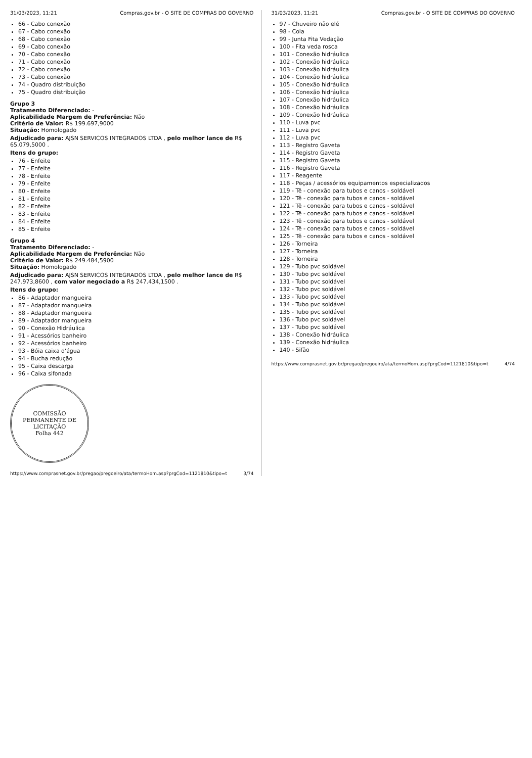31/03/2023, 11:21 Compras.gov.br - O SITE DE COMPRAS DO GOVERNO
66 - Cabo conexão
67 - Cabo conexão
68 - Cabo conexão
69 - Cabo conexão
70 - Cabo conexão
71 - Cabo conexão
72 - Cabo conexão
73 - Cabo conexão
74 - Quadro distribuição
75 - Quadro distribuição
Grupo 3
Tratamento Diferenciado: -
Aplicabilidade Margem de Preferência: Não
Critério de Valor: R$ 199.697,9000
Situação: Homologado
Adjudicado para: AJSN SERVICOS INTEGRADOS LTDA , pelo melhor lance de R$ 65.079,5000 .
Itens do grupo:
76 - Enfeite
77 - Enfeite
78 - Enfeite
79 - Enfeite
80 - Enfeite
81 - Enfeite
82 - Enfeite
83 - Enfeite
84 - Enfeite
85 - Enfeite
Grupo 4
Tratamento Diferenciado: -
Aplicabilidade Margem de Preferência: Não
Critério de Valor: R$ 249.484,5900
Situação: Homologado
Adjudicado para: AJSN SERVICOS INTEGRADOS LTDA , pelo melhor lance de R$ 247.973,8600 , com valor negociado a R$ 247.434,1500 .
Itens do grupo:
86 - Adaptador mangueira
87 - Adaptador mangueira
88 - Adaptador mangueira
89 - Adaptador mangueira
90 - Conexão Hidráulica
91 - Acessórios banheiro
92 - Acessórios banheiro
93 - Bóia caixa d'água
94 - Bucha redução
95 - Caixa descarga
96 - Caixa sifonada
COMISSÃO PERMANENTE DE LICITAÇÃO
Folha 442
https://www.comprasnet.gov.br/pregao/pregoeiro/ata/termoHom.asp?prgCod=1121810&tipo=t 3/74
31/03/2023, 11:21 Compras.gov.br - O SITE DE COMPRAS DO GOVERNO
97 - Chuveiro não elé
98 - Cola
99 - Junta Fita Vedação
100 - Fita veda rosca
101 - Conexão hidráulica
102 - Conexão hidráulica
103 - Conexão hidráulica
104 - Conexão hidráulica
105 - Conexão hidráulica
106 - Conexão hidráulica
107 - Conexão hidráulica
108 - Conexão hidráulica
109 - Conexão hidráulica
110 - Luva pvc
111 - Luva pvc
112 - Luva pvc
113 - Registro Gaveta
114 - Registro Gaveta
115 - Registro Gaveta
116 - Registro Gaveta
117 - Reagente
118 - Peças / acessórios equipamentos especializados
119 - Tê - conexão para tubos e canos - soldável
120 - Tê - conexão para tubos e canos - soldável
121 - Tê - conexão para tubos e canos - soldável
122 - Tê - conexão para tubos e canos - soldável
123 - Tê - conexão para tubos e canos - soldável
124 - Tê - conexão para tubos e canos - soldável
125 - Tê - conexão para tubos e canos - soldável
126 - Torneira
127 - Torneira
128 - Torneira
129 - Tubo pvc soldável
130 - Tubo pvc soldável
131 - Tubo pvc soldável
132 - Tubo pvc soldável
133 - Tubo pvc soldável
134 - Tubo pvc soldável
135 - Tubo pvc soldável
136 - Tubo pvc soldável
137 - Tubo pvc soldável
138 - Conexão hidráulica
139 - Conexão hidráulica
140 - Sifão
https://www.comprasnet.gov.br/pregao/pregoeiro/ata/termoHom.asp?prgCod=1121810&tipo=t 4/74